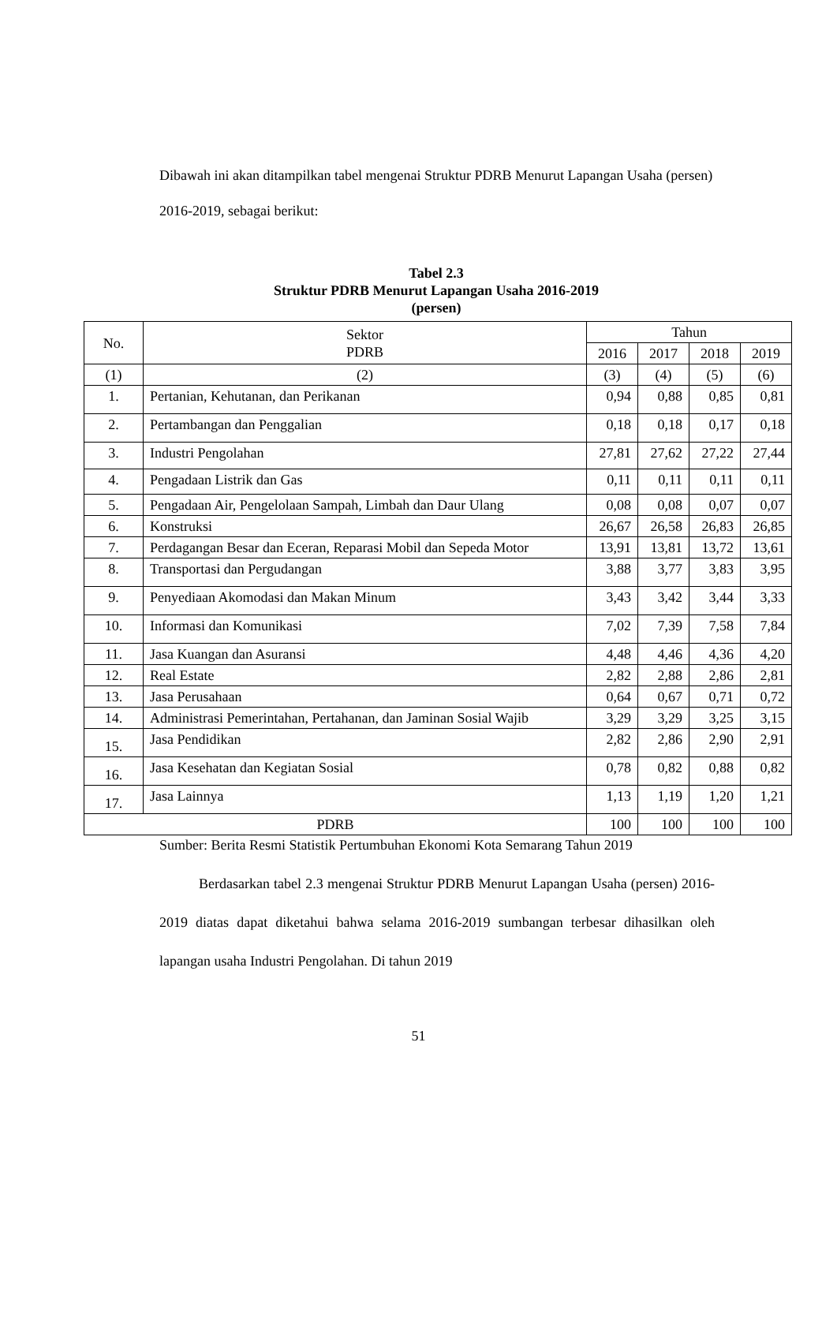Dibawah ini akan ditampilkan tabel mengenai Struktur PDRB Menurut Lapangan Usaha (persen) 2016-2019, sebagai berikut:
Tabel 2.3
Struktur PDRB Menurut Lapangan Usaha 2016-2019
(persen)
| No. | Sektor PDRB | Tahun | | | |
| --- | --- | --- | --- | --- | --- |
| | | 2016 | 2017 | 2018 | 2019 |
| (1) | (2) | (3) | (4) | (5) | (6) |
| 1. | Pertanian, Kehutanan, dan Perikanan | 0,94 | 0,88 | 0,85 | 0,81 |
| 2. | Pertambangan dan Penggalian | 0,18 | 0,18 | 0,17 | 0,18 |
| 3. | Industri Pengolahan | 27,81 | 27,62 | 27,22 | 27,44 |
| 4. | Pengadaan Listrik dan Gas | 0,11 | 0,11 | 0,11 | 0,11 |
| 5. | Pengadaan Air, Pengelolaan Sampah, Limbah dan Daur Ulang | 0,08 | 0,08 | 0,07 | 0,07 |
| 6. | Konstruksi | 26,67 | 26,58 | 26,83 | 26,85 |
| 7. | Perdagangan Besar dan Eceran, Reparasi Mobil dan Sepeda Motor | 13,91 | 13,81 | 13,72 | 13,61 |
| 8. | Transportasi dan Pergudangan | 3,88 | 3,77 | 3,83 | 3,95 |
| 9. | Penyediaan Akomodasi dan Makan Minum | 3,43 | 3,42 | 3,44 | 3,33 |
| 10. | Informasi dan Komunikasi | 7,02 | 7,39 | 7,58 | 7,84 |
| 11. | Jasa Kuangan dan Asuransi | 4,48 | 4,46 | 4,36 | 4,20 |
| 12. | Real Estate | 2,82 | 2,88 | 2,86 | 2,81 |
| 13. | Jasa Perusahaan | 0,64 | 0,67 | 0,71 | 0,72 |
| 14. | Administrasi Pemerintahan, Pertahanan, dan Jaminan Sosial Wajib | 3,29 | 3,29 | 3,25 | 3,15 |
| 15. | Jasa Pendidikan | 2,82 | 2,86 | 2,90 | 2,91 |
| 16. | Jasa Kesehatan dan Kegiatan Sosial | 0,78 | 0,82 | 0,88 | 0,82 |
| 17. | Jasa Lainnya | 1,13 | 1,19 | 1,20 | 1,21 |
| PDRB | | 100 | 100 | 100 | 100 |
Sumber: Berita Resmi Statistik Pertumbuhan Ekonomi Kota Semarang Tahun 2019
Berdasarkan tabel 2.3 mengenai Struktur PDRB Menurut Lapangan Usaha (persen) 2016-2019 diatas dapat diketahui bahwa selama 2016-2019 sumbangan terbesar dihasilkan oleh lapangan usaha Industri Pengolahan. Di tahun 2019
51